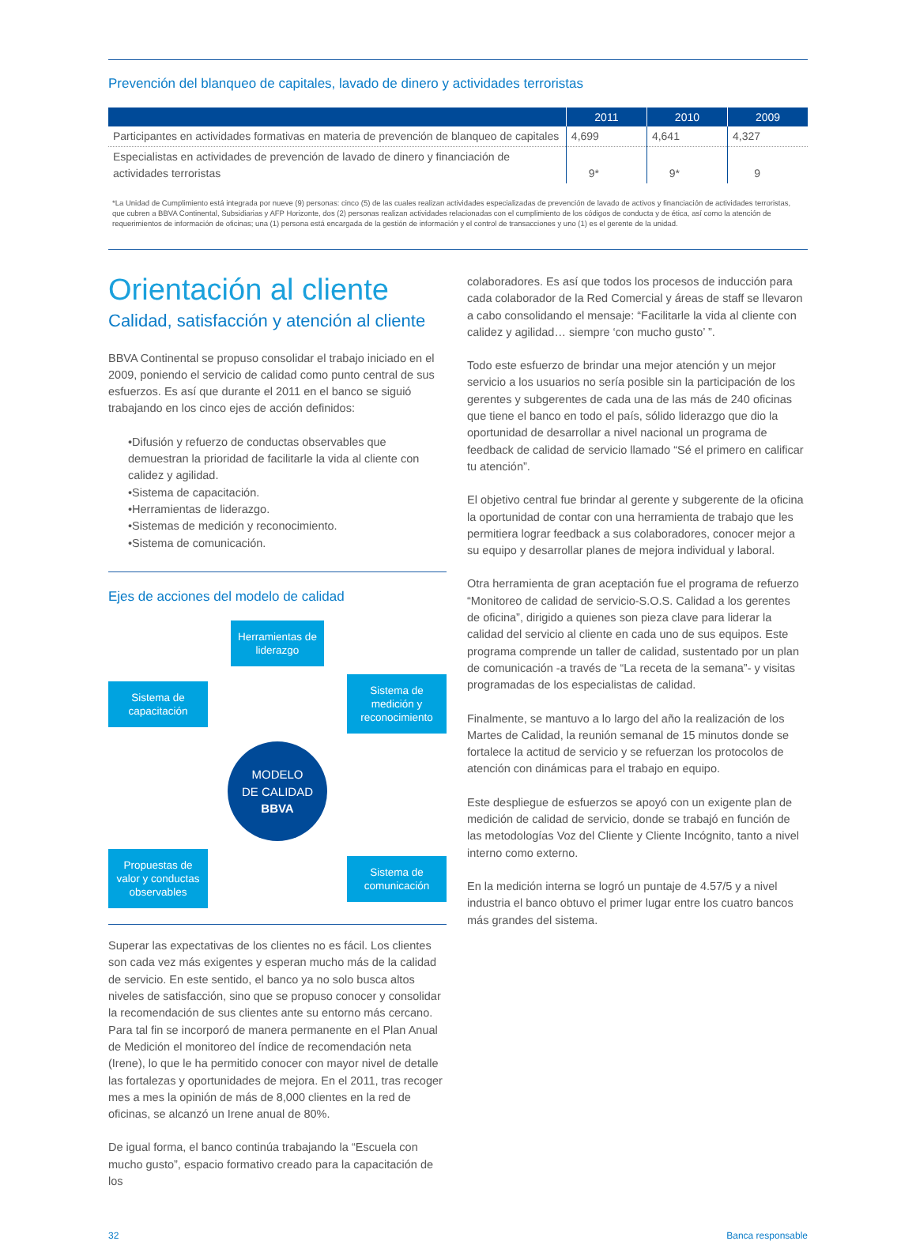Prevención del blanqueo de capitales, lavado de dinero y actividades terroristas
| | 2011 | 2010 | 2009 |
| --- | --- | --- | --- |
| Participantes en actividades formativas en materia de prevención de blanqueo de capitales | 4,699 | 4,641 | 4,327 |
| Especialistas en actividades de prevención de lavado de dinero y financiación de actividades terroristas | 9* | 9* | 9 |
*La Unidad de Cumplimiento está integrada por nueve (9) personas: cinco (5) de las cuales realizan actividades especializadas de prevención de lavado de activos y financiación de actividades terroristas, que cubren a BBVA Continental, Subsidiarias y AFP Horizonte, dos (2) personas realizan actividades relacionadas con el cumplimiento de los códigos de conducta y de ética, así como la atención de requerimientos de información de oficinas; una (1) persona está encargada de la gestión de información y el control de transacciones y uno (1) es el gerente de la unidad.
Orientación al cliente
Calidad, satisfacción y atención al cliente
BBVA Continental se propuso consolidar el trabajo iniciado en el 2009, poniendo el servicio de calidad como punto central de sus esfuerzos. Es así que durante el 2011 en el banco se siguió trabajando en los cinco ejes de acción definidos:
•Difusión y refuerzo de conductas observables que demuestran la prioridad de facilitarle la vida al cliente con calidez y agilidad.
•Sistema de capacitación.
•Herramientas de liderazgo.
•Sistemas de medición y reconocimiento.
•Sistema de comunicación.
Ejes de acciones del modelo de calidad
Herramientas de liderazgo
Sistema de capacitación
Sistema de medición y reconocimiento
MODELO
DE CALIDAD
BBVA
Propuestas de valor y conductas observables
Sistema de comunicación
Superar las expectativas de los clientes no es fácil. Los clientes son cada vez más exigentes y esperan mucho más de la calidad de servicio. En este sentido, el banco ya no solo busca altos niveles de satisfacción, sino que se propuso conocer y consolidar la recomendación de sus clientes ante su entorno más cercano. Para tal fin se incorporó de manera permanente en el Plan Anual de Medición el monitoreo del índice de recomendación neta (Irene), lo que le ha permitido conocer con mayor nivel de detalle las fortalezas y oportunidades de mejora. En el 2011, tras recoger mes a mes la opinión de más de 8,000 clientes en la red de oficinas, se alcanzó un Irene anual de 80%.
De igual forma, el banco continúa trabajando la “Escuela con mucho gusto”, espacio formativo creado para la capacitación de los
colaboradores. Es así que todos los procesos de inducción para cada colaborador de la Red Comercial y áreas de staff se llevaron a cabo consolidando el mensaje: “Facilitarle la vida al cliente con calidez y agilidad… siempre ‘con mucho gusto’ ”.
Todo este esfuerzo de brindar una mejor atención y un mejor servicio a los usuarios no sería posible sin la participación de los gerentes y subgerentes de cada una de las más de 240 oficinas que tiene el banco en todo el país, sólido liderazgo que dio la oportunidad de desarrollar a nivel nacional un programa de feedback de calidad de servicio llamado “Sé el primero en calificar tu atención”.
El objetivo central fue brindar al gerente y subgerente de la oficina la oportunidad de contar con una herramienta de trabajo que les permitiera lograr feedback a sus colaboradores, conocer mejor a su equipo y desarrollar planes de mejora individual y laboral.
Otra herramienta de gran aceptación fue el programa de refuerzo “Monitoreo de calidad de servicio-S.O.S. Calidad a los gerentes de oficina”, dirigido a quienes son pieza clave para liderar la calidad del servicio al cliente en cada uno de sus equipos. Este programa comprende un taller de calidad, sustentado por un plan de comunicación -a través de “La receta de la semana”- y visitas programadas de los especialistas de calidad.
Finalmente, se mantuvo a lo largo del año la realización de los Martes de Calidad, la reunión semanal de 15 minutos donde se fortalece la actitud de servicio y se refuerzan los protocolos de atención con dinámicas para el trabajo en equipo.
Este despliegue de esfuerzos se apoyó con un exigente plan de medición de calidad de servicio, donde se trabajó en función de las metodologías Voz del Cliente y Cliente Incógnito, tanto a nivel interno como externo.
En la medición interna se logró un puntaje de 4.57/5 y a nivel industria el banco obtuvo el primer lugar entre los cuatro bancos más grandes del sistema.
32 Banca responsable